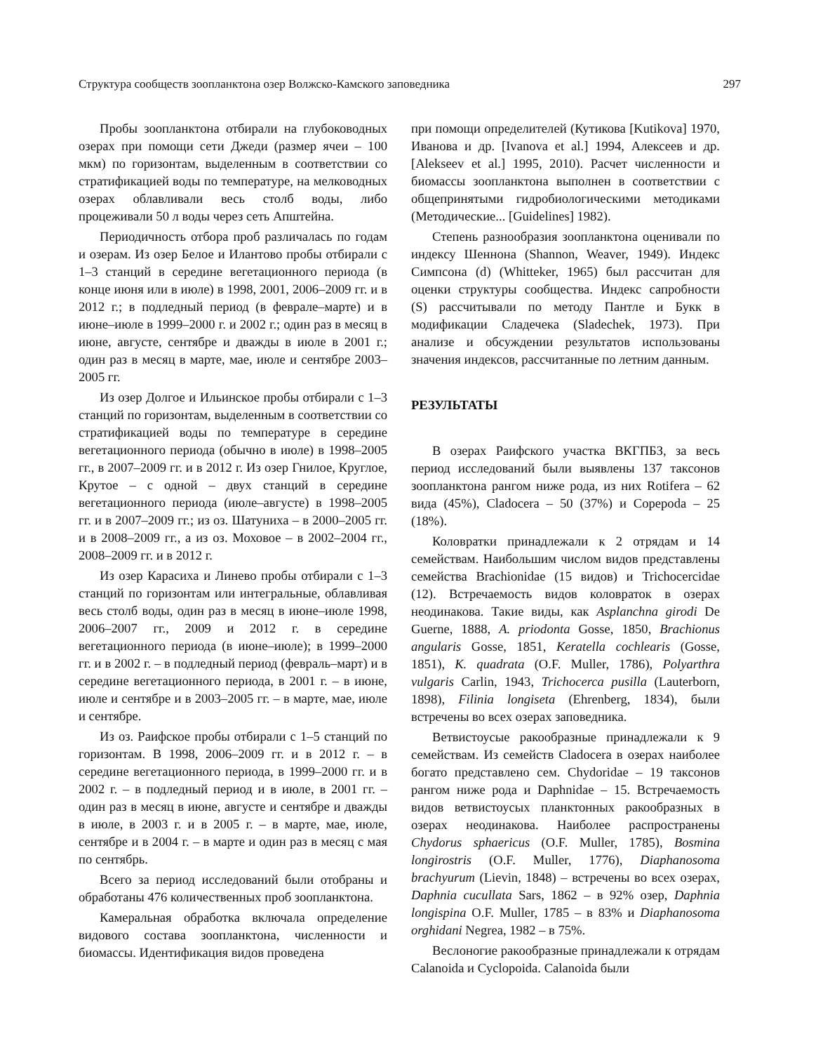Структура сообществ зоопланктона озер Волжско-Камского заповедника 297
Пробы зоопланктона отбирали на глубоководных озерах при помощи сети Джеди (размер ячеи – 100 мкм) по горизонтам, выделенным в соответствии со стратификацией воды по температуре, на мелководных озерах облавливали весь столб воды, либо процеживали 50 л воды через сеть Апштейна.
Периодичность отбора проб различалась по годам и озерам. Из озер Белое и Илантово пробы отбирали с 1–3 станций в середине вегетационного периода (в конце июня или в июле) в 1998, 2001, 2006–2009 гг. и в 2012 г.; в подледный период (в феврале–марте) и в июне–июле в 1999–2000 г. и 2002 г.; один раз в месяц в июне, августе, сентябре и дважды в июле в 2001 г.; один раз в месяц в марте, мае, июле и сентябре 2003–2005 гг.
Из озер Долгое и Ильинское пробы отбирали с 1–3 станций по горизонтам, выделенным в соответствии со стратификацией воды по температуре в середине вегетационного периода (обычно в июле) в 1998–2005 гг., в 2007–2009 гг. и в 2012 г. Из озер Гнилое, Круглое, Крутое – с одной – двух станций в середине вегетационного периода (июле–августе) в 1998–2005 гг. и в 2007–2009 гг.; из оз. Шатуниха – в 2000–2005 гг. и в 2008–2009 гг., а из оз. Моховое – в 2002–2004 гг., 2008–2009 гг. и в 2012 г.
Из озер Карасиха и Линево пробы отбирали с 1–3 станций по горизонтам или интегральные, облавливая весь столб воды, один раз в месяц в июне–июле 1998, 2006–2007 гг., 2009 и 2012 г. в середине вегетационного периода (в июне–июле); в 1999–2000 гг. и в 2002 г. – в подледный период (февраль–март) и в середине вегетационного периода, в 2001 г. – в июне, июле и сентябре и в 2003–2005 гг. – в марте, мае, июле и сентябре.
Из оз. Раифское пробы отбирали с 1–5 станций по горизонтам. В 1998, 2006–2009 гг. и в 2012 г. – в середине вегетационного периода, в 1999–2000 гг. и в 2002 г. – в подледный период и в июле, в 2001 гг. – один раз в месяц в июне, августе и сентябре и дважды в июле, в 2003 г. и в 2005 г. – в марте, мае, июле, сентябре и в 2004 г. – в марте и один раз в месяц с мая по сентябрь.
Всего за период исследований были отобраны и обработаны 476 количественных проб зоопланктона.
Камеральная обработка включала определение видового состава зоопланктона, численности и биомассы. Идентификация видов проведена
при помощи определителей (Кутикова [Kutikova] 1970, Иванова и др. [Ivanova et al.] 1994, Алексеев и др. [Alekseev et al.] 1995, 2010). Расчет численности и биомассы зоопланктона выполнен в соответствии с общепринятыми гидробиологическими методиками (Методические... [Guidelines] 1982).
Степень разнообразия зоопланктона оценивали по индексу Шеннона (Shannon, Weaver, 1949). Индекс Симпсона (d) (Whitteker, 1965) был рассчитан для оценки структуры сообщества. Индекс сапробности (S) рассчитывали по методу Пантле и Букк в модификации Сладечека (Sladechek, 1973). При анализе и обсуждении результатов использованы значения индексов, рассчитанные по летним данным.
РЕЗУЛЬТАТЫ
В озерах Раифского участка ВКГПБЗ, за весь период исследований были выявлены 137 таксонов зоопланктона рангом ниже рода, из них Rotifera – 62 вида (45%), Cladocera – 50 (37%) и Copepoda – 25 (18%).
Коловратки принадлежали к 2 отрядам и 14 семействам. Наибольшим числом видов представлены семейства Brachionidae (15 видов) и Trichocercidae (12). Встречаемость видов коловраток в озерах неодинакова. Такие виды, как Asplanchna girodi De Guerne, 1888, A. priodonta Gosse, 1850, Brachionus angularis Gosse, 1851, Keratella cochlearis (Gosse, 1851), K. quadrata (O.F. Muller, 1786), Polyarthra vulgaris Carlin, 1943, Trichocerca pusilla (Lauterborn, 1898), Filinia longiseta (Ehrenberg, 1834), были встречены во всех озерах заповедника.
Ветвистоусые ракообразные принадлежали к 9 семействам. Из семейств Cladocera в озерах наиболее богато представлено сем. Chydoridae – 19 таксонов рангом ниже рода и Daphnidae – 15. Встречаемость видов ветвистоусых планктонных ракообразных в озерах неодинакова. Наиболее распространены Chydorus sphaericus (O.F. Muller, 1785), Bosmina longirostris (O.F. Muller, 1776), Diaphanosoma brachyurum (Lievin, 1848) – встречены во всех озерах, Daphnia cucullata Sars, 1862 – в 92% озер, Daphnia longispina O.F. Muller, 1785 – в 83% и Diaphanosoma orghidani Negrea, 1982 – в 75%.
Веслоногие ракообразные принадлежали к отрядам Calanoida и Cyclopoida. Calanoida были